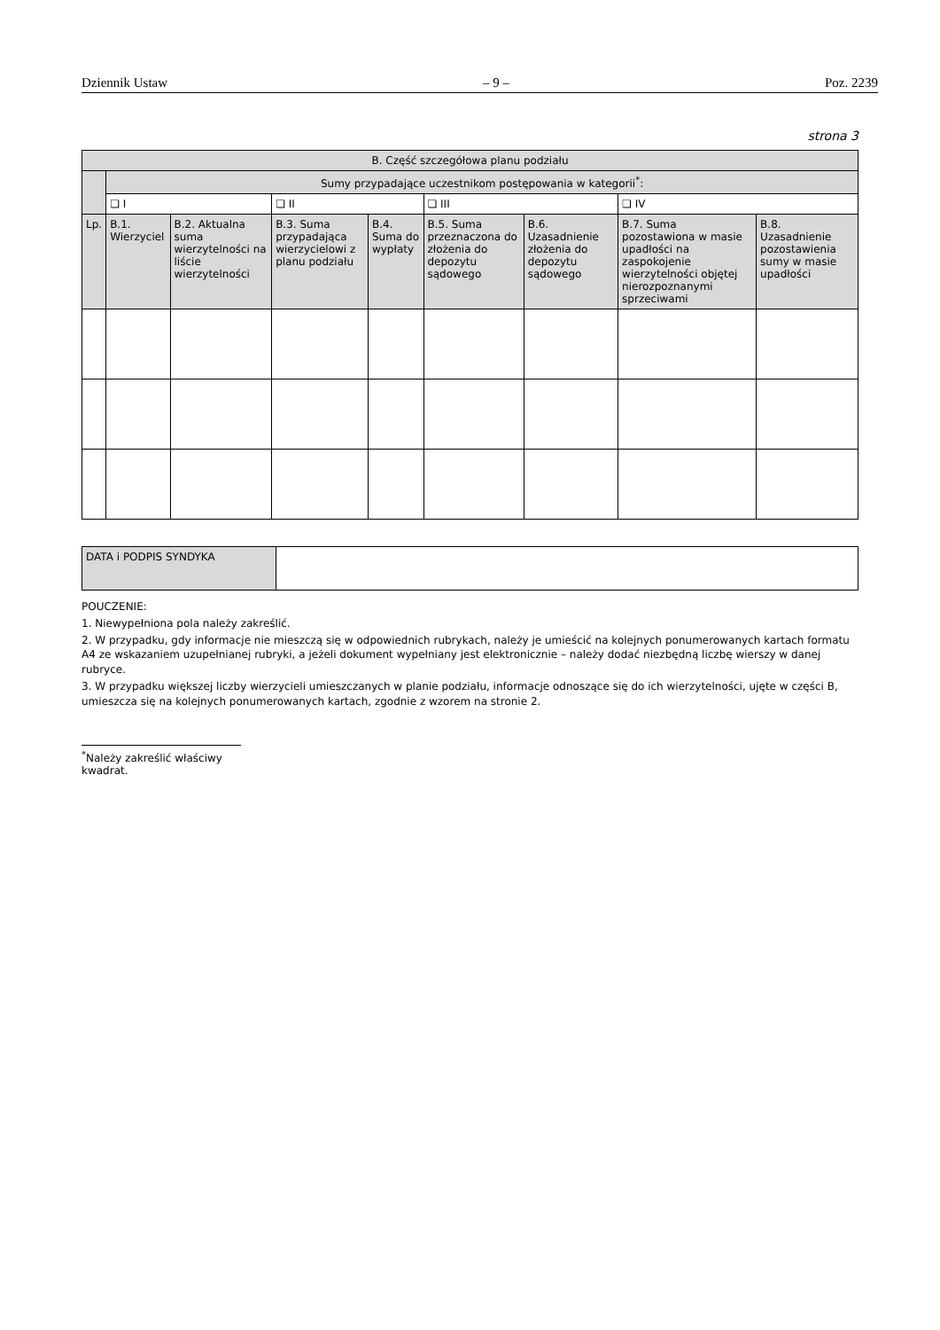Dziennik Ustaw – 9 – Poz. 2239
strona 3
| B. Część szczegółowa planu podziału | | | | | | | | |
| --- | --- | --- | --- | --- | --- | --- | --- | --- |
| | Sumy przypadające uczestnikom postępowania w kategorii<sup>*</sup>: | | | | | | | |
| | ❏ I | | ❏ II | | ❏ III | | ❏ IV | |
| Lp. | B.1. Wierzyciel | B.2. Aktualna suma wierzytelności na liście wierzytelności | B.3. Suma przypadająca wierzycielowi z planu podziału | B.4. Suma do wypłaty | B.5. Suma przeznaczona do złożenia do depozytu sądowego | B.6. Uzasadnienie złożenia do depozytu sądowego | B.7. Suma pozostawiona w masie upadłości na zaspokojenie wierzytelności objętej nierozpoznanymi sprzeciwami | B.8. Uzasadnienie pozostawienia sumy w masie upadłości |
| DATA i PODPIS SYNDYKA | |
POUCZENIE:
1. Niewypełniona pola należy zakreślić.
2. W przypadku, gdy informacje nie mieszczą się w odpowiednich rubrykach, należy je umieścić na kolejnych ponumerowanych kartach formatu A4 ze wskazaniem uzupełnianej rubryki, a jeżeli dokument wypełniany jest elektronicznie – należy dodać niezbędną liczbę wierszy w danej rubryce.
3. W przypadku większej liczby wierzycieli umieszczanych w planie podziału, informacje odnoszące się do ich wierzytelności, ujęte w części B, umieszcza się na kolejnych ponumerowanych kartach, zgodnie z wzorem na stronie 2.
<sup>*</sup> Należy zakreślić właściwy kwadrat.